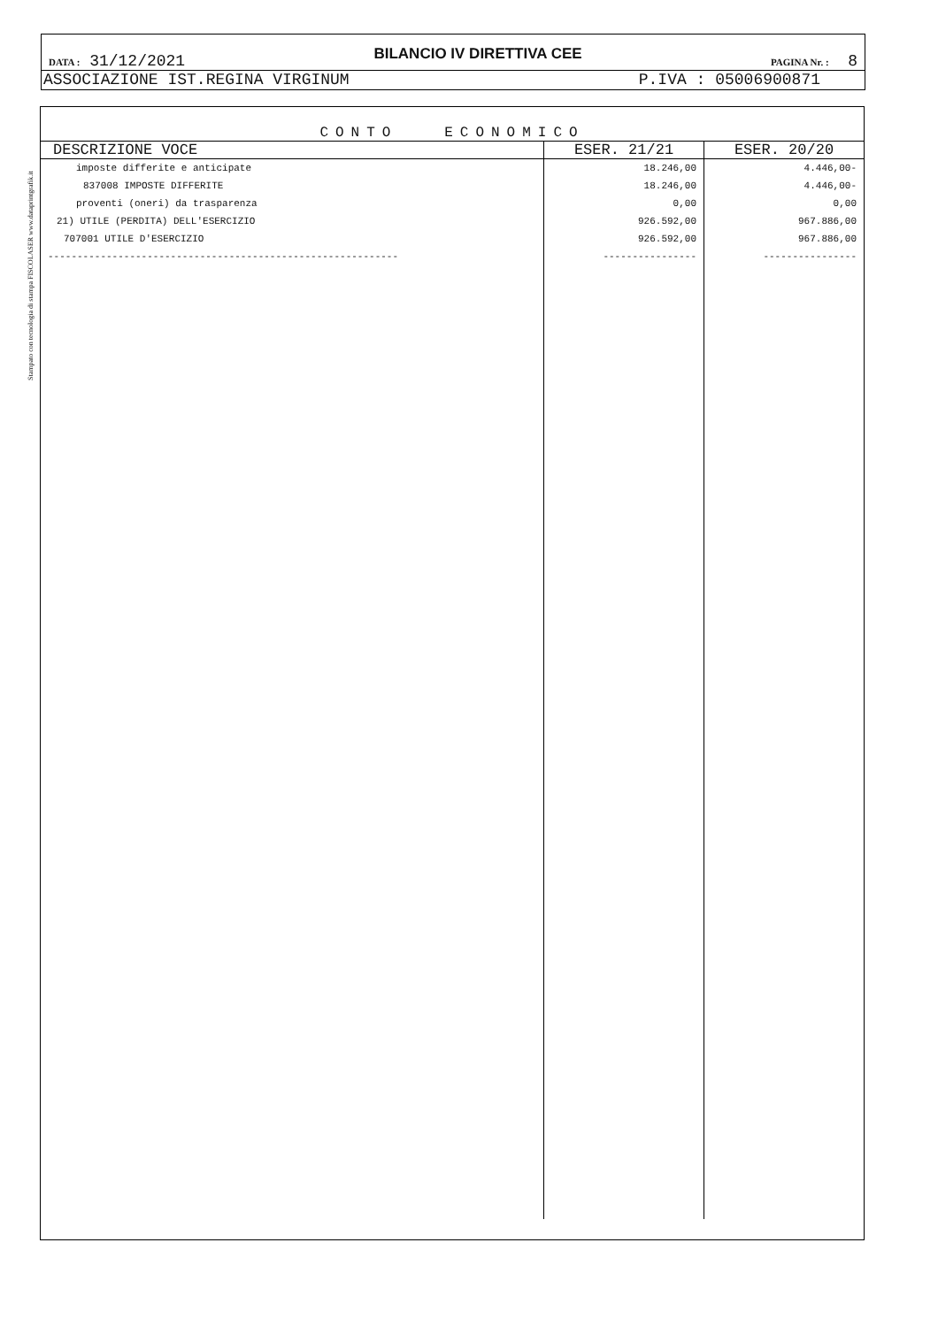Stampato con tecnologia di stampa FISCOLASER www.dataprintgrafik.it
DATA : 31/12/2021 BILANCIO IV DIRETTIVA CEE PAGINA Nr. : 8
ASSOCIAZIONE IST.REGINA VIRGINUM P.IVA : 05006900871
CONTO ECONOMICO
| DESCRIZIONE VOCE | ESER. 21/21 | ESER. 20/20 |
| --- | --- | --- |
| imposte differite e anticipate | 18.246,00 | 4.446,00- |
| 837008 IMPOSTE DIFFERITE | 18.246,00 | 4.446,00- |
| proventi (oneri) da trasparenza | 0,00 | 0,00 |
| 21) UTILE (PERDITA) DELL'ESERCIZIO | 926.592,00 | 967.886,00 |
| 707001 UTILE D'ESERCIZIO | 926.592,00 | 967.886,00 |
| ------------------------------------------------------------ | ---------------- | ---------------- |